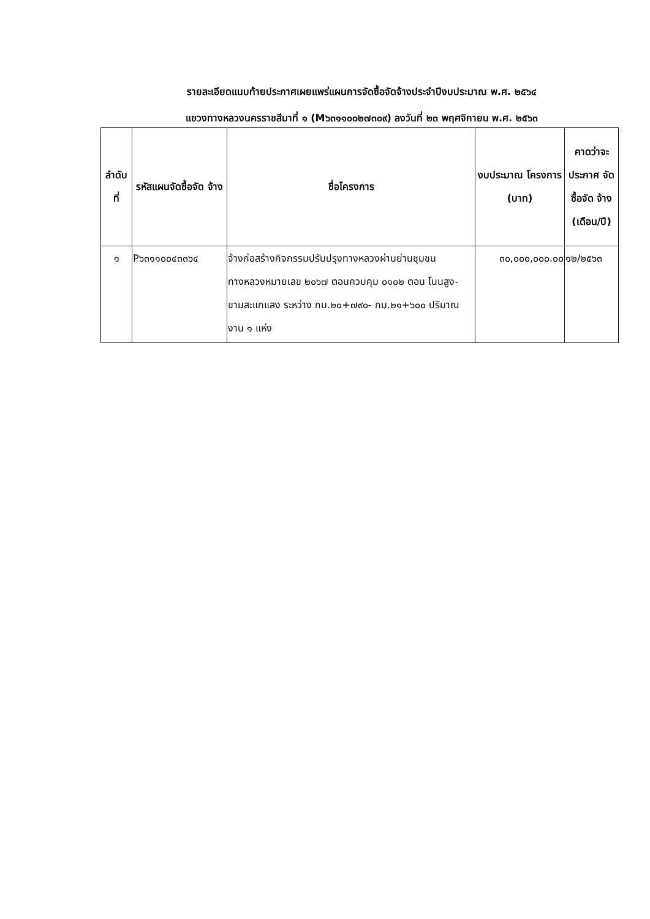รายละเอียดแนบท้ายประกาศเผยแพร่แผนการจัดซื้อจัดจ้างประจำปีงบประมาณ พ.ศ. ๒๕๖๔
แขวงทางหลวงนครราชสีมาที่ ๑ (M๖๓๑๑๐๐๒๗๓๐๙) ลงวันที่ ๒๓ พฤศจิกายน พ.ศ. ๒๕๖๓
| ลำดับ ที่ | รหัสแผนจัดซื้อจัด จ้าง | ชื่อโครงการ | งบประมาณ โครงการ (บาท) | คาดว่าจะ ประกาศ จัดซื้อจัด จ้าง (เดือน/ปี) |
| --- | --- | --- | --- | --- |
| ๑ | P๖๓๑๑๐๐๔๓๓๖๔ | จ้างก่อสร้างกิจกรรมปรับปรุงทางหลวงผ่านย่านชุมชน ทางหลวงหมายเลข ๒๐๖๗ ตอนควบคุม ๐๑๐๒ ตอน โนนสูง-ขามสะแกแสง ระหว่าง กม.๒๐+๗๙๐- กม.๒๑+๖๐๐ ปริมาณงาน ๑ แห่ง | ๓๐,๐๐๐,๐๐๐.๐๐ | ๑๒/๒๕๖๓ |